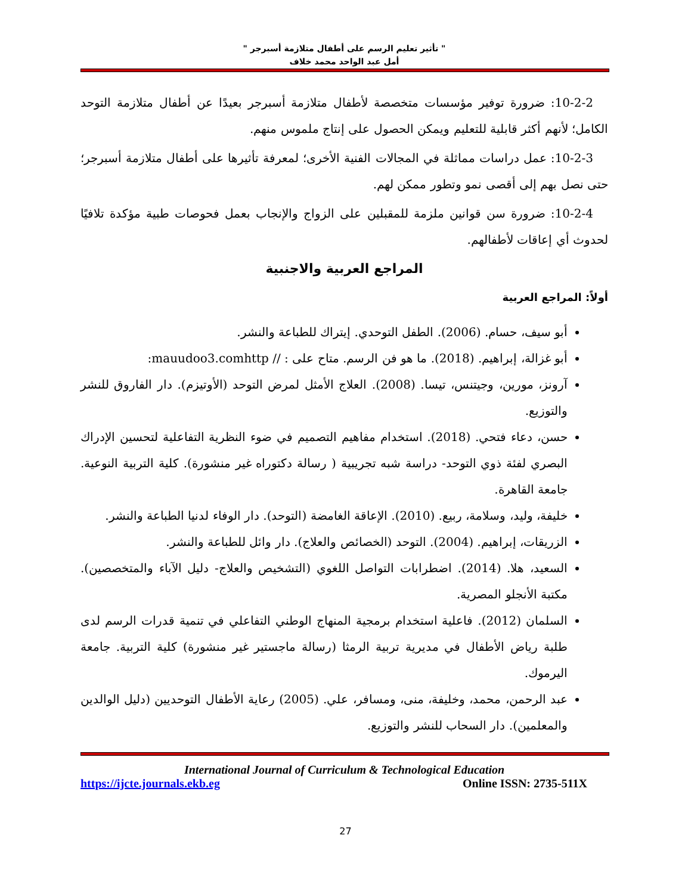" تأثير تعليم الرسم على أطفال متلازمة أسبرجر "
أمل عبد الواحد محمد خلاف
10-2-2: ضرورة توفير مؤسسات متخصصة لأطفال متلازمة أسبرجر بعيدًا عن أطفال متلازمة التوحد الكامل؛ لأنهم أكثر قابلية للتعليم ويمكن الحصول على إنتاج ملموس منهم.
10-2-3: عمل دراسات مماثلة في المجالات الفنية الأخرى؛ لمعرفة تأثيرها على أطفال متلازمة أسبرجر؛ حتى نصل بهم إلى أقصى نمو وتطور ممكن لهم.
10-2-4: ضرورة سن قوانين ملزمة للمقبلين على الزواج والإنجاب بعمل فحوصات طبية مؤكدة تلافيًا لحدوث أي إعاقات لأطفالهم.
المراجع العربية والاجنبية
أولاً: المراجع العربية
أبو سيف، حسام. (2006). الطفل التوحدي. إيتراك للطباعة والنشر.
أبو غزالة، إبراهيم. (2018). ما هو فن الرسم. متاح على : // mauudoo3.comhttp:
آرونز، مورين، وجيتنس، تيسا. (2008). العلاج الأمثل لمرض التوحد (الأوتيزم). دار الفاروق للنشر والتوزيع.
حسن، دعاء فتحي. (2018). استخدام مفاهيم التصميم في ضوء النظرية التفاعلية لتحسين الإدراك البصري لفئة ذوي التوحد- دراسة شبه تجريبية ( رسالة دكتوراه غير منشورة). كلية التربية النوعية. جامعة القاهرة.
خليفة، وليد، وسلامة، ربيع. (2010). الإعاقة الغامضة (التوحد). دار الوفاء لدنيا الطباعة والنشر.
الزريقات، إبراهيم. (2004). التوحد (الخصائص والعلاج). دار وائل للطباعة والنشر.
السعيد، هلا. (2014). اضطرابات التواصل اللغوي (التشخيص والعلاج- دليل الآباء والمتخصصين). مكتبة الأنجلو المصرية.
السلمان (2012). فاعلية استخدام برمجية المنهاج الوطني التفاعلي في تنمية قدرات الرسم لدى طلبة رياض الأطفال في مديرية تربية الرمثا (رسالة ماجستير غير منشورة) كلية التربية. جامعة اليرموك.
عبد الرحمن، محمد، وخليفة، منى، ومسافر، علي. (2005) رعاية الأطفال التوحديين (دليل الوالدين والمعلمين). دار السحاب للنشر والتوزيع.
International Journal of Curriculum & Technological Education
https://ijcte.journals.ekb.eg Online ISSN: 2735-511X
27